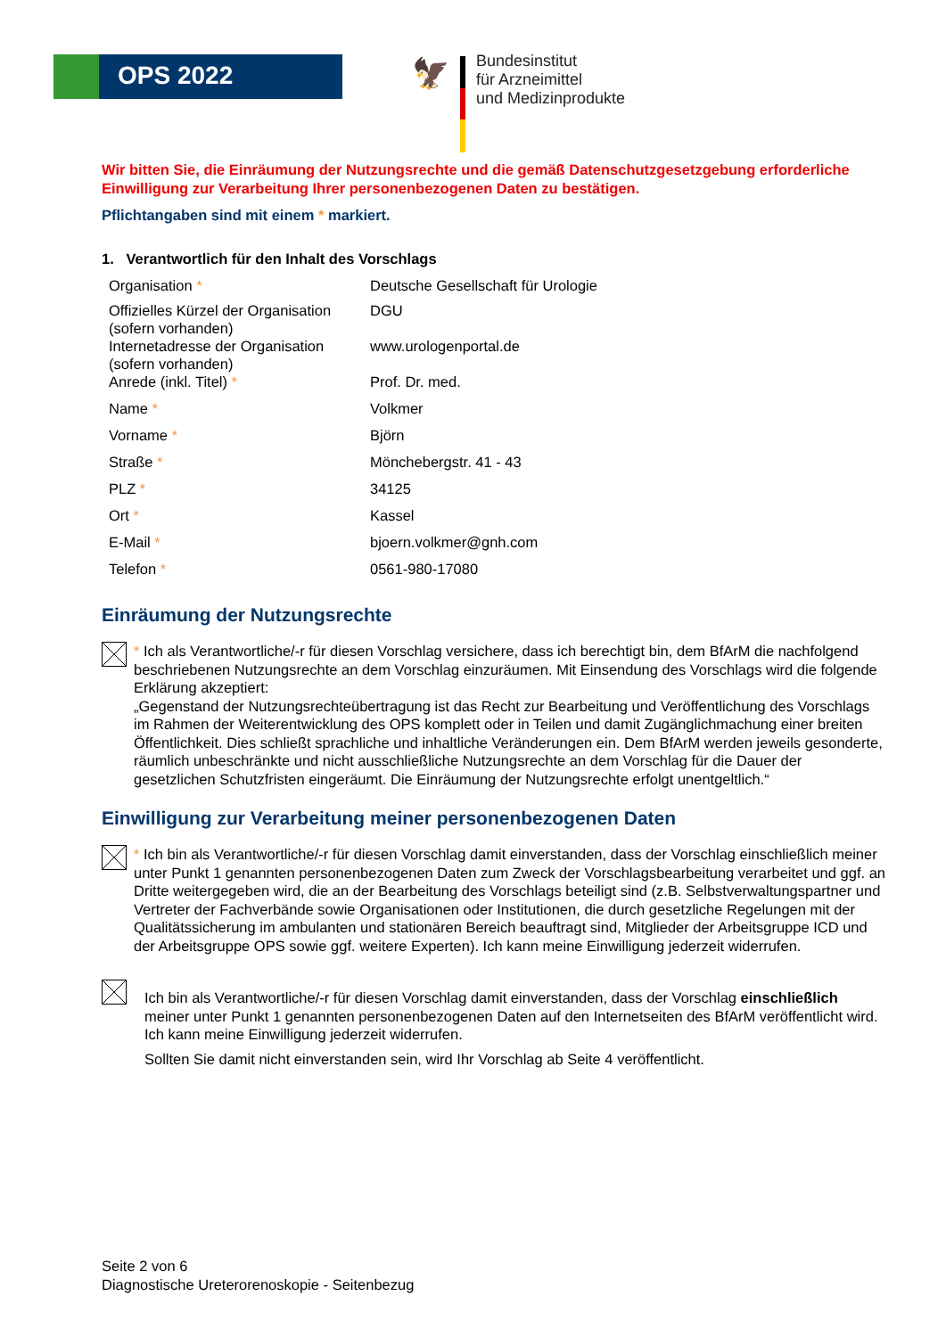OPS 2022
🦅
Bundesinstitut
für Arzneimittel
und Medizinprodukte
Wir bitten Sie, die Einräumung der Nutzungsrechte und die gemäß Datenschutzgesetzgebung erforderliche Einwilligung zur Verarbeitung Ihrer personenbezogenen Daten zu bestätigen.
Pflichtangaben sind mit einem * markiert.
1. Verantwortlich für den Inhalt des Vorschlags
| Organisation * | Deutsche Gesellschaft für Urologie |
| Offizielles Kürzel der Organisation (sofern vorhanden) | DGU |
| Internetadresse der Organisation (sofern vorhanden) | www.urologenportal.de |
| Anrede (inkl. Titel) * | Prof. Dr. med. |
| Name * | Volkmer |
| Vorname * | Björn |
| Straße * | Mönchebergstr. 41 - 43 |
| PLZ * | 34125 |
| Ort * | Kassel |
| E-Mail * | bjoern.volkmer@gnh.com |
| Telefon * | 0561-980-17080 |
Einräumung der Nutzungsrechte
* Ich als Verantwortliche/-r für diesen Vorschlag versichere, dass ich berechtigt bin, dem BfArM die nachfolgend beschriebenen Nutzungsrechte an dem Vorschlag einzuräumen. Mit Einsendung des Vorschlags wird die folgende Erklärung akzeptiert:
„Gegenstand der Nutzungsrechteübertragung ist das Recht zur Bearbeitung und Veröffentlichung des Vorschlags im Rahmen der Weiterentwicklung des OPS komplett oder in Teilen und damit Zugänglichmachung einer breiten Öffentlichkeit. Dies schließt sprachliche und inhaltliche Veränderungen ein. Dem BfArM werden jeweils gesonderte, räumlich unbeschränkte und nicht ausschließliche Nutzungsrechte an dem Vorschlag für die Dauer der gesetzlichen Schutzfristen eingeräumt. Die Einräumung der Nutzungsrechte erfolgt unentgeltlich.“
Einwilligung zur Verarbeitung meiner personenbezogenen Daten
* Ich bin als Verantwortliche/-r für diesen Vorschlag damit einverstanden, dass der Vorschlag einschließlich meiner unter Punkt 1 genannten personenbezogenen Daten zum Zweck der Vorschlagsbearbeitung verarbeitet und ggf. an Dritte weitergegeben wird, die an der Bearbeitung des Vorschlags beteiligt sind (z.B. Selbstverwaltungspartner und Vertreter der Fachverbände sowie Organisationen oder Institutionen, die durch gesetzliche Regelungen mit der Qualitätssicherung im ambulanten und stationären Bereich beauftragt sind, Mitglieder der Arbeitsgruppe ICD und der Arbeitsgruppe OPS sowie ggf. weitere Experten). Ich kann meine Einwilligung jederzeit widerrufen.
Ich bin als Verantwortliche/-r für diesen Vorschlag damit einverstanden, dass der Vorschlag einschließlich meiner unter Punkt 1 genannten personenbezogenen Daten auf den Internetseiten des BfArM veröffentlicht wird. Ich kann meine Einwilligung jederzeit widerrufen.
Sollten Sie damit nicht einverstanden sein, wird Ihr Vorschlag ab Seite 4 veröffentlicht.
Seite 2 von 6
Diagnostische Ureterorenoskopie - Seitenbezug